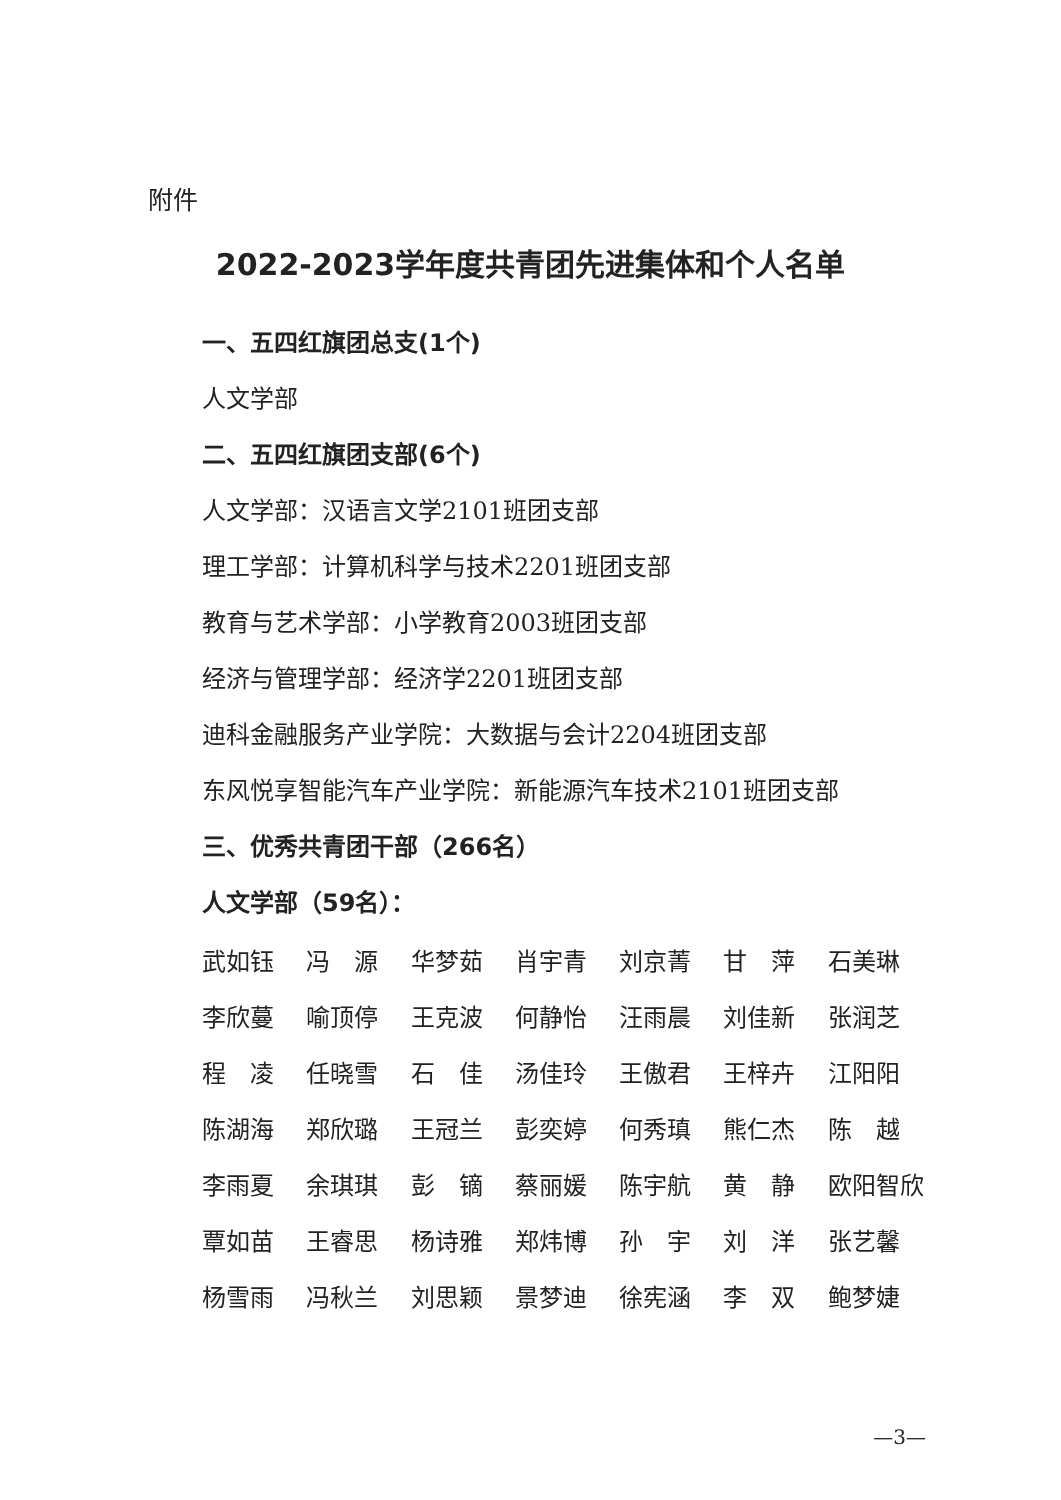附件
2022-2023学年度共青团先进集体和个人名单
一、五四红旗团总支(1个)
人文学部
二、五四红旗团支部(6个)
人文学部：汉语言文学2101班团支部
理工学部：计算机科学与技术2201班团支部
教育与艺术学部：小学教育2003班团支部
经济与管理学部：经济学2201班团支部
迪科金融服务产业学院：大数据与会计2204班团支部
东风悦享智能汽车产业学院：新能源汽车技术2101班团支部
三、优秀共青团干部（266名）
人文学部（59名）：
| 武如钰 | 冯 源 | 华梦茹 | 肖宇青 | 刘京菁 | 甘 萍 | 石美琳 |
| 李欣蔓 | 喻顶停 | 王克波 | 何静怡 | 汪雨晨 | 刘佳新 | 张润芝 |
| 程 凌 | 任晓雪 | 石 佳 | 汤佳玲 | 王傲君 | 王梓卉 | 江阳阳 |
| 陈湖海 | 郑欣璐 | 王冠兰 | 彭奕婷 | 何秀瑱 | 熊仁杰 | 陈 越 |
| 李雨夏 | 余琪琪 | 彭 镝 | 蔡丽媛 | 陈宇航 | 黄 静 | 欧阳智欣 |
| 覃如苗 | 王睿思 | 杨诗雅 | 郑炜博 | 孙 宇 | 刘 洋 | 张艺馨 |
| 杨雪雨 | 冯秋兰 | 刘思颖 | 景梦迪 | 徐宪涵 | 李 双 | 鲍梦婕 |
—3—